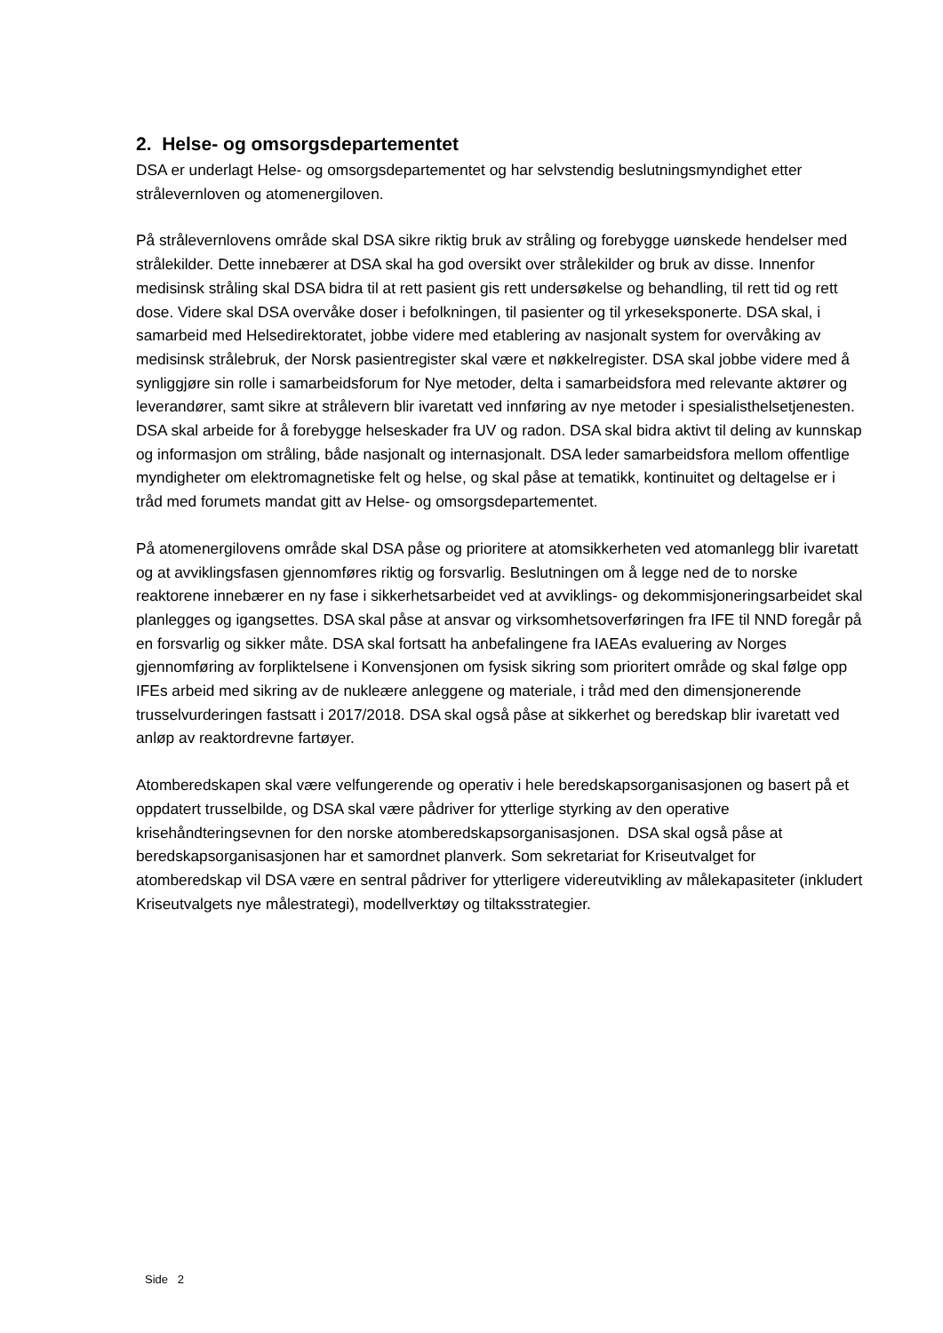2. Helse- og omsorgsdepartementet
DSA er underlagt Helse- og omsorgsdepartementet og har selvstendig beslutningsmyndighet etter strålevernloven og atomenergiloven.
På strålevernlovens område skal DSA sikre riktig bruk av stråling og forebygge uønskede hendelser med strålekilder. Dette innebærer at DSA skal ha god oversikt over strålekilder og bruk av disse. Innenfor medisinsk stråling skal DSA bidra til at rett pasient gis rett undersøkelse og behandling, til rett tid og rett dose. Videre skal DSA overvåke doser i befolkningen, til pasienter og til yrkeseksponerte. DSA skal, i samarbeid med Helsedirektoratet, jobbe videre med etablering av nasjonalt system for overvåking av medisinsk strålebruk, der Norsk pasientregister skal være et nøkkelregister. DSA skal jobbe videre med å synliggjøre sin rolle i samarbeidsforum for Nye metoder, delta i samarbeidsfora med relevante aktører og leverandører, samt sikre at strålevern blir ivaretatt ved innføring av nye metoder i spesialisthelsetjenesten. DSA skal arbeide for å forebygge helseskader fra UV og radon. DSA skal bidra aktivt til deling av kunnskap og informasjon om stråling, både nasjonalt og internasjonalt. DSA leder samarbeidsfora mellom offentlige myndigheter om elektromagnetiske felt og helse, og skal påse at tematikk, kontinuitet og deltagelse er i tråd med forumets mandat gitt av Helse- og omsorgsdepartementet.
På atomenergilovens område skal DSA påse og prioritere at atomsikkerheten ved atomanlegg blir ivaretatt og at avviklingsfasen gjennomføres riktig og forsvarlig. Beslutningen om å legge ned de to norske reaktorene innebærer en ny fase i sikkerhetsarbeidet ved at avviklings- og dekommisjoneringsarbeidet skal planlegges og igangsettes. DSA skal påse at ansvar og virksomhetsoverføringen fra IFE til NND foregår på en forsvarlig og sikker måte. DSA skal fortsatt ha anbefalingene fra IAEAs evaluering av Norges gjennomføring av forpliktelsene i Konvensjonen om fysisk sikring som prioritert område og skal følge opp IFEs arbeid med sikring av de nukleære anleggene og materiale, i tråd med den dimensjonerende trusselvurderingen fastsatt i 2017/2018. DSA skal også påse at sikkerhet og beredskap blir ivaretatt ved anløp av reaktordrevne fartøyer.
Atomberedskapen skal være velfungerende og operativ i hele beredskapsorganisasjonen og basert på et oppdatert trusselbilde, og DSA skal være pådriver for ytterlige styrking av den operative krisehåndteringsevnen for den norske atomberedskapsorganisasjonen. DSA skal også påse at beredskapsorganisasjonen har et samordnet planverk. Som sekretariat for Kriseutvalget for atomberedskap vil DSA være en sentral pådriver for ytterligere videreutvikling av målekapasiteter (inkludert Kriseutvalgets nye målestrategi), modellverktøy og tiltaksstrategier.
Side 2